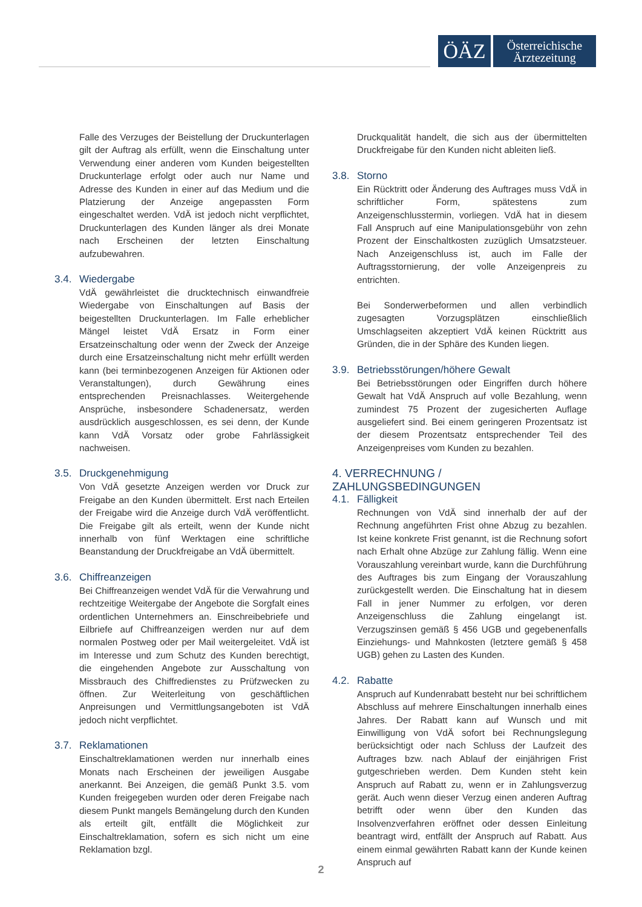ÖÄZ
Österreichische
Ärztezeitung
Falle des Verzuges der Beistellung der Druckunterlagen gilt der Auftrag als erfüllt, wenn die Einschaltung unter Verwendung einer anderen vom Kunden beigestellten Druckunterlage erfolgt oder auch nur Name und Adresse des Kunden in einer auf das Medium und die Platzierung der Anzeige angepassten Form eingeschaltet werden. VdÄ ist jedoch nicht verpflichtet, Druckunterlagen des Kunden länger als drei Monate nach Erscheinen der letzten Einschaltung aufzubewahren.
3.4. Wiedergabe
VdÄ gewährleistet die drucktechnisch einwandfreie Wiedergabe von Einschaltungen auf Basis der beigestellten Druckunterlagen. Im Falle erheblicher Mängel leistet VdÄ Ersatz in Form einer Ersatzeinschaltung oder wenn der Zweck der Anzeige durch eine Ersatzeinschaltung nicht mehr erfüllt werden kann (bei terminbezogenen Anzeigen für Aktionen oder Veranstaltungen), durch Gewährung eines entsprechenden Preisnachlasses. Weitergehende Ansprüche, insbesondere Schadenersatz, werden ausdrücklich ausgeschlossen, es sei denn, der Kunde kann VdÄ Vorsatz oder grobe Fahrlässigkeit nachweisen.
3.5. Druckgenehmigung
Von VdÄ gesetzte Anzeigen werden vor Druck zur Freigabe an den Kunden übermittelt. Erst nach Erteilen der Freigabe wird die Anzeige durch VdÄ veröffentlicht. Die Freigabe gilt als erteilt, wenn der Kunde nicht innerhalb von fünf Werktagen eine schriftliche Beanstandung der Druckfreigabe an VdÄ übermittelt.
3.6. Chiffreanzeigen
Bei Chiffreanzeigen wendet VdÄ für die Verwahrung und rechtzeitige Weitergabe der Angebote die Sorgfalt eines ordentlichen Unternehmers an. Einschreibebriefe und Eilbriefe auf Chiffreanzeigen werden nur auf dem normalen Postweg oder per Mail weitergeleitet. VdÄ ist im Interesse und zum Schutz des Kunden berechtigt, die eingehenden Angebote zur Ausschaltung von Missbrauch des Chiffredienstes zu Prüfzwecken zu öffnen. Zur Weiterleitung von geschäftlichen Anpreisungen und Vermittlungsangeboten ist VdÄ jedoch nicht verpflichtet.
3.7. Reklamationen
Einschaltreklamationen werden nur innerhalb eines Monats nach Erscheinen der jeweiligen Ausgabe anerkannt. Bei Anzeigen, die gemäß Punkt 3.5. vom Kunden freigegeben wurden oder deren Freigabe nach diesem Punkt mangels Bemängelung durch den Kunden als erteilt gilt, entfällt die Möglichkeit zur Einschaltreklamation, sofern es sich nicht um eine Reklamation bzgl.
Druckqualität handelt, die sich aus der übermittelten Druckfreigabe für den Kunden nicht ableiten ließ.
3.8. Storno
Ein Rücktritt oder Änderung des Auftrages muss VdÄ in schriftlicher Form, spätestens zum Anzeigenschlusstermin, vorliegen. VdÄ hat in diesem Fall Anspruch auf eine Manipulationsgebühr von zehn Prozent der Einschaltkosten zuzüglich Umsatzsteuer. Nach Anzeigenschluss ist, auch im Falle der Auftragsstornierung, der volle Anzeigenpreis zu entrichten.
Bei Sonderwerbeformen und allen verbindlich zugesagten Vorzugsplätzen einschließlich Umschlagseiten akzeptiert VdÄ keinen Rücktritt aus Gründen, die in der Sphäre des Kunden liegen.
3.9. Betriebsstörungen/höhere Gewalt
Bei Betriebsstörungen oder Eingriffen durch höhere Gewalt hat VdÄ Anspruch auf volle Bezahlung, wenn zumindest 75 Prozent der zugesicherten Auflage ausgeliefert sind. Bei einem geringeren Prozentsatz ist der diesem Prozentsatz entsprechender Teil des Anzeigenpreises vom Kunden zu bezahlen.
4. VERRECHNUNG / ZAHLUNGSBEDINGUNGEN
4.1. Fälligkeit
Rechnungen von VdÄ sind innerhalb der auf der Rechnung angeführten Frist ohne Abzug zu bezahlen. Ist keine konkrete Frist genannt, ist die Rechnung sofort nach Erhalt ohne Abzüge zur Zahlung fällig. Wenn eine Vorauszahlung vereinbart wurde, kann die Durchführung des Auftrages bis zum Eingang der Vorauszahlung zurückgestellt werden. Die Einschaltung hat in diesem Fall in jener Nummer zu erfolgen, vor deren Anzeigenschluss die Zahlung eingelangt ist. Verzugszinsen gemäß § 456 UGB und gegebenenfalls Einziehungs- und Mahnkosten (letztere gemäß § 458 UGB) gehen zu Lasten des Kunden.
4.2. Rabatte
Anspruch auf Kundenrabatt besteht nur bei schriftlichem Abschluss auf mehrere Einschaltungen innerhalb eines Jahres. Der Rabatt kann auf Wunsch und mit Einwilligung von VdÄ sofort bei Rechnungslegung berücksichtigt oder nach Schluss der Laufzeit des Auftrages bzw. nach Ablauf der einjährigen Frist gutgeschrieben werden. Dem Kunden steht kein Anspruch auf Rabatt zu, wenn er in Zahlungsverzug gerät. Auch wenn dieser Verzug einen anderen Auftrag betrifft oder wenn über den Kunden das Insolvenzverfahren eröffnet oder dessen Einleitung beantragt wird, entfällt der Anspruch auf Rabatt. Aus einem einmal gewährten Rabatt kann der Kunde keinen Anspruch auf
2